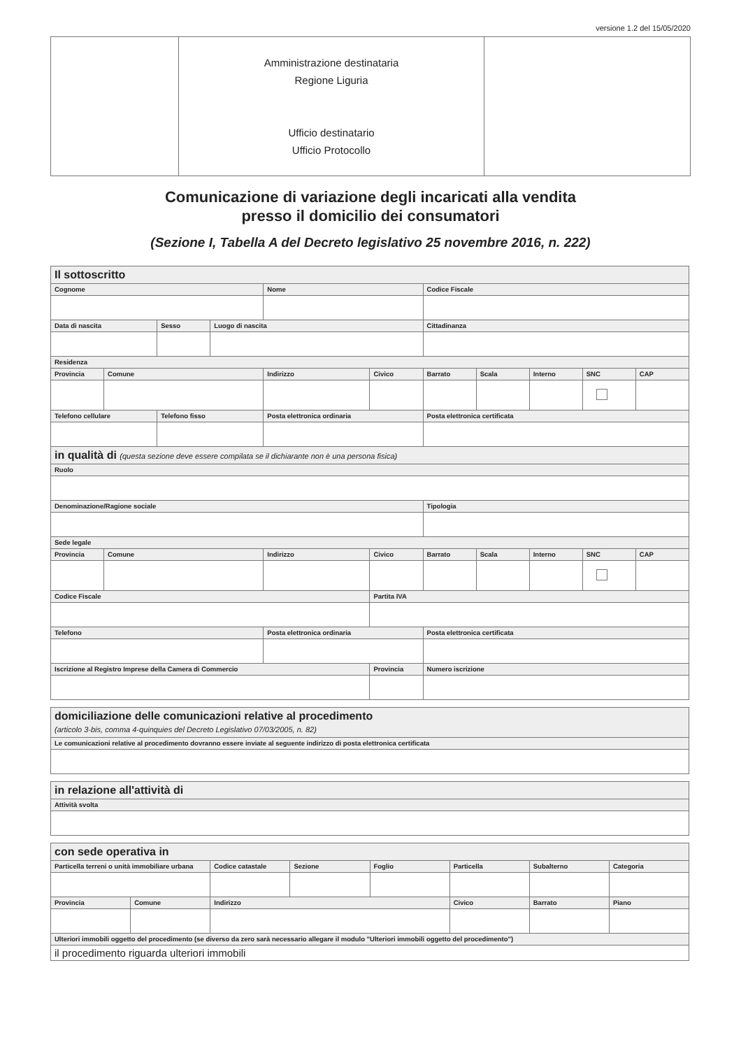versione 1.2 del 15/05/2020
| | Amministrazione destinataria Regione Liguria Ufficio destinatario Ufficio Protocollo | |
Comunicazione di variazione degli incaricati alla vendita
presso il domicilio dei consumatori
(Sezione I, Tabella A del Decreto legislativo 25 novembre 2016, n. 222)
| Il sottoscritto | | | | | | | | | | |
| Cognome | | | | Nome | | Codice Fiscale | | | | |
| Data di nascita | | Sesso | Luogo di nascita | | | Cittadinanza | | | | |
| Residenza | | | | | | | | | | |
| Provincia | Comune | | | Indirizzo | Civico | Barrato | Scala | Interno | SNC | CAP |
| Telefono cellulare | | Telefono fisso | | Posta elettronica ordinaria | | Posta elettronica certificata | | | | |
| in qualità di (questa sezione deve essere compilata se il dichiarante non è una persona fisica) | | | | | | | | | | |
| Ruolo | | | | | | | | | | |
| Denominazione/Ragione sociale | | | | | | Tipologia | | | | |
| Sede legale | | | | | | | | | | |
| Provincia | Comune | | | Indirizzo | Civico | Barrato | Scala | Interno | SNC | CAP |
| Codice Fiscale | | | | | Partita IVA | | | | | |
| Telefono | | | | Posta elettronica ordinaria | | Posta elettronica certificata | | | | |
| Iscrizione al Registro Imprese della Camera di Commercio | | | | | Provincia | Numero iscrizione | | | | |
| domiciliazione delle comunicazioni relative al procedimento (articolo 3-bis, comma 4-quinquies del Decreto Legislativo 07/03/2005, n. 82) |
| Le comunicazioni relative al procedimento dovranno essere inviate al seguente indirizzo di posta elettronica certificata |
| in relazione all'attività di |
| Attività svolta |
| con sede operativa in | | | | | | | |
| Particella terreni o unità immobiliare urbana | | Codice catastale | Sezione | Foglio | Particella | Subalterno | Categoria |
| Provincia | Comune | Indirizzo | | | Civico | Barrato | Piano |
| Ulteriori immobili oggetto del procedimento (se diverso da zero sarà necessario allegare il modulo "Ulteriori immobili oggetto del procedimento") | | | | | | | |
| il procedimento riguarda ulteriori immobili | | | | | | | |